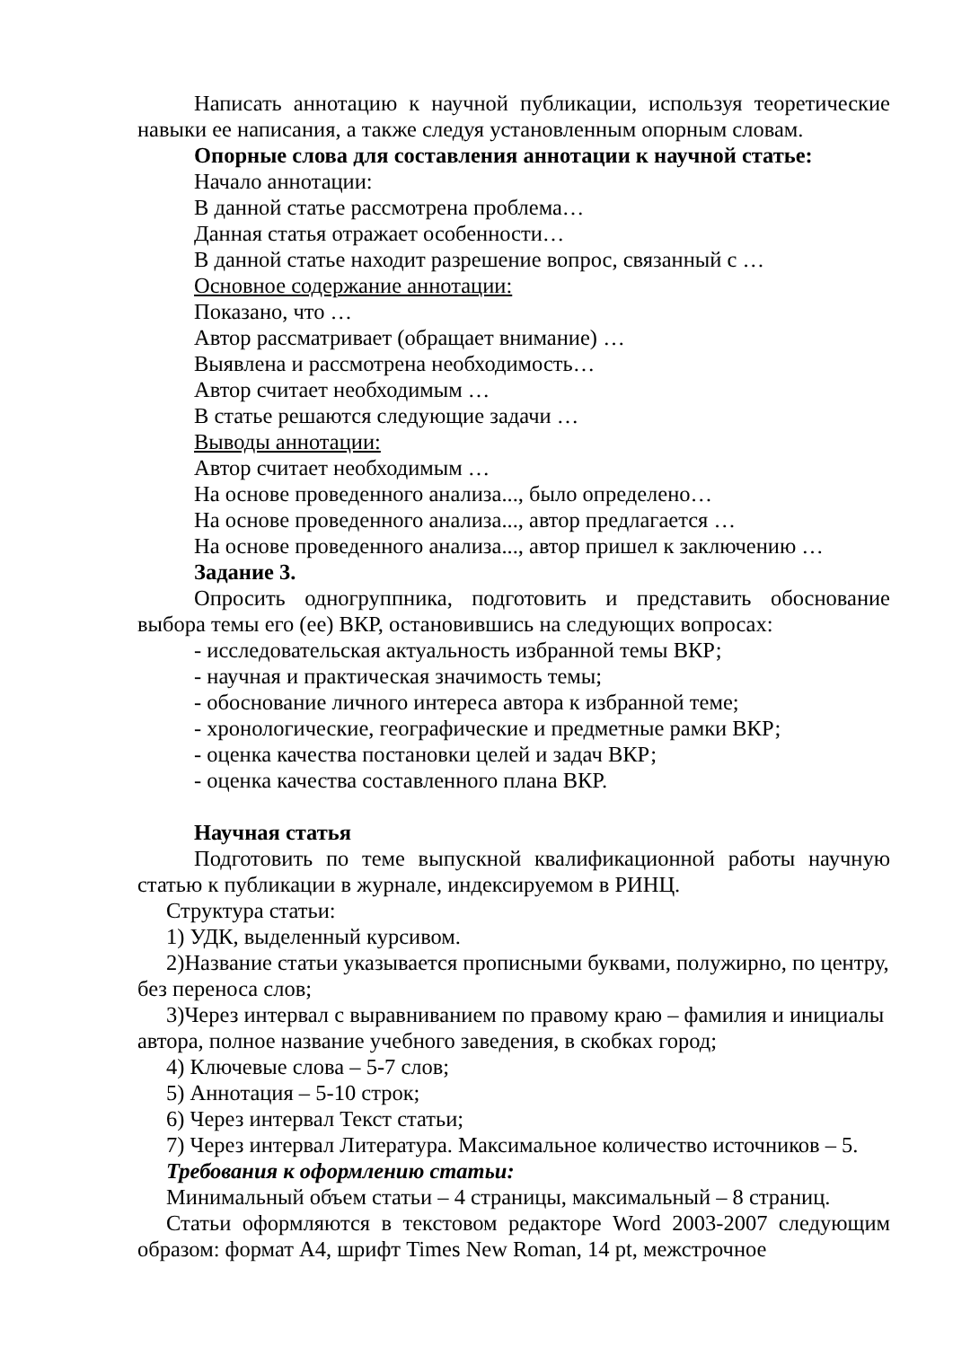Написать аннотацию к научной публикации, используя теоретические навыки ее написания, а также следуя установленным опорным словам.
Опорные слова для составления аннотации к научной статье:
Начало аннотации:
В данной статье рассмотрена проблема…
Данная статья отражает особенности…
В данной статье находит разрешение вопрос, связанный с …
Основное содержание аннотации:
Показано, что …
Автор рассматривает (обращает внимание) …
Выявлена и рассмотрена необходимость…
Автор считает необходимым …
В статье решаются следующие задачи …
Выводы аннотации:
Автор считает необходимым …
На основе проведенного анализа..., было определено…
На основе проведенного анализа..., автор предлагается …
На основе проведенного анализа..., автор пришел к заключению …
Задание 3.
Опросить одногруппника, подготовить и представить обоснование выбора темы его (ее) ВКР, остановившись на следующих вопросах:
- исследовательская актуальность избранной темы ВКР;
- научная и практическая значимость темы;
- обоснование личного интереса автора к избранной теме;
- хронологические, географические и предметные рамки ВКР;
- оценка качества постановки целей и задач ВКР;
- оценка качества составленного плана ВКР.
Научная статья
Подготовить по теме выпускной квалификационной работы научную статью к публикации в журнале, индексируемом в РИНЦ.
Структура статьи:
1) УДК, выделенный курсивом.
2)Название статьи указывается прописными буквами, полужирно, по центру, без переноса слов;
3)Через интервал с выравниванием по правому краю – фамилия и инициалы автора, полное название учебного заведения, в скобках город;
4) Ключевые слова – 5-7 слов;
5) Аннотация – 5-10 строк;
6) Через интервал Текст статьи;
7) Через интервал Литература. Максимальное количество источников – 5.
Требования к оформлению статьи:
Минимальный объем статьи – 4 страницы, максимальный – 8 страниц.
Статьи оформляются в текстовом редакторе Word 2003-2007 следующим образом: формат А4, шрифт Times New Roman, 14 pt, межстрочное